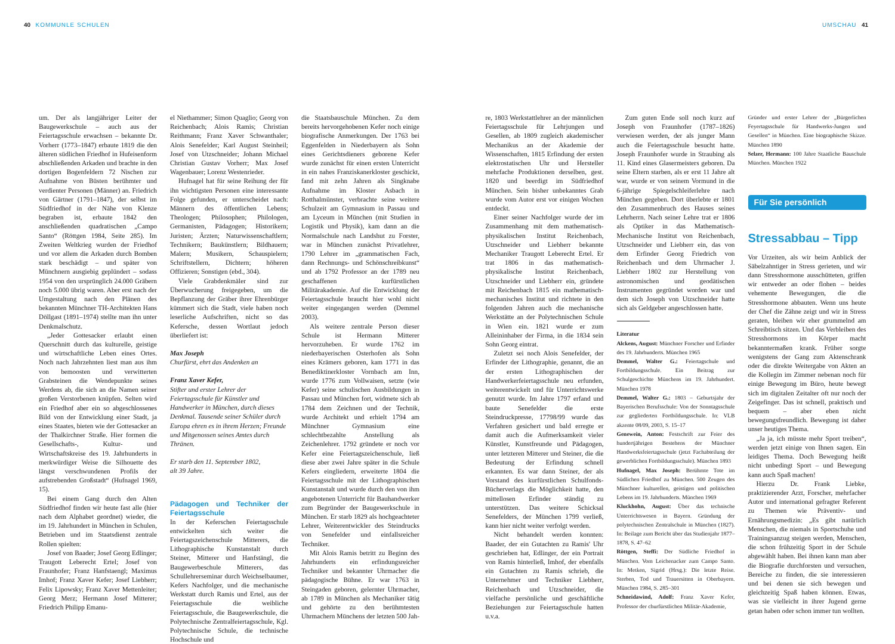40 KOMMUNLE SCHULEN UMSCHAU 41
um. Der als langjähriger Leiter der Baugewerkschule – auch aus der Feiertagsschule erwachsen – bekannte Dr. Vorherr (1773–1847) erbaute 1819 die den älteren südlichen Friedhof in Hufeisenform abschließenden Arkaden und brachte in den dortigen Bogenfeldern 72 Nischen zur Aufnahme von Büsten berühmter und verdienter Personen (Männer) an. Friedrich von Gärtner (1791–1847), der selbst im Südfriedhof in der Nähe von Klenze begraben ist, erbaute 1842 den anschließenden quadratischen „Campo Santo“ (Röttgen 1984, Seite 285). Im Zweiten Weltkrieg wurden der Friedhof und vor allem die Arkaden durch Bomben stark beschädigt – und später von Münchnern ausgiebig geplündert – sodass 1954 von den ursprünglich 24.000 Gräbern noch 5.000 übrig waren. Aber erst nach der Umgestaltung nach den Plänen des bekannten Münchner TH-Architekten Hans Döllgast (1891–1974) stellte man ihn unter Denkmalschutz.
„Jeder Gottesacker erlaubt einen Querschnitt durch das kulturelle, geistige und wirtschaftliche Leben eines Ortes. Noch nach Jahrzehnten liest man aus ihm von bemoosten und verwitterten Grabsteinen die Wendepunkte seines Werdens ab, die sich an die Namen seiner großen Verstorbenen knüpfen. Selten wird ein Friedhof aber ein so abgeschlossenes Bild von der Entwicklung einer Stadt, ja eines Staates, bieten wie der Gottesacker an der Thalkirchner Straße. Hier formen die Gesellschafts-, Kultur- und Wirtschaftskreise des 19. Jahrhunderts in merkwürdiger Weise die Silhouette des längst verschwundenen Profils der aufstrebenden Großstadt“ (Hufnagel 1969, 15).
Bei einem Gang durch den Alten Südfriedhof finden wir heute fast alle (hier nach dem Alphabet geordnet) wieder, die im 19. Jahrhundert in München in Schulen, Betrieben und im Staatsdienst zentrale Rollen spielten:
Josef von Baader; Josef Georg Edlinger; Traugott Leberecht Ertel; Josef von Fraunhofer; Franz Hanfstaengl; Maximus Imhof; Franz Xaver Kefer; Josef Liebherr; Felix Lipowsky; Franz Xaver Mettenleiter; Georg Merz; Hermann Josef Mitterer; Friedrich Philipp Emanu-
el Niethammer; Simon Quaglio; Georg von Reichenbach; Alois Ramis; Christian Reithmann; Franz Xaver Schwanthaler; Alois Senefelder; Karl August Steinheil; Josef von Utzschneider; Johann Michael Christian Gustav Vorherr; Max Josef Wagenbauer; Lorenz Westenrieder.
Hufnagel hat für seine Reihung der für ihn wichtigsten Personen eine interessante Folge gefunden, er unterscheidet nach: Männern des öffentlichen Lebens; Theologen; Philosophen; Philologen, Germanisten, Pädagogen; Historikern; Juristen; Ärzten; Naturwissenschaftlern; Technikern; Baukünstlern; Bildhauern; Malern; Musikern, Schauspielern; Schriftstellern, Dichtern; höheren Offizieren; Sonstigen (ebd., 304).
Viele Grabdenkmäler sind zur Überwucherung freigegeben, um die Bepflanzung der Gräber ihrer Ehrenbürger kümmert sich die Stadt, viele haben noch leserliche Aufschriften, nicht so das Kefersche, dessen Wortlaut jedoch überliefert ist:
Max Joseph
Churfürst, ehrt das Andenken an
Franz Xaver Kefer,
Stifter und erster Lehrer der Feiertagsschule für Künstler und Handwerker in München, durch dieses Denkmal. Tausende seiner Schüler durch Europa ehren es in ihrem Herzen; Freunde und Mitgenossen seines Amtes durch Thränen.
Er starb den 11. September 1802,
alt 39 Jahre.
Pädagogen und Techniker der Feiertagsschule
In der Keferschen Feiertagsschule entwickelten sich weiter die Feiertagszeichenschule Mitterers, die Lithographische Kunstanstalt durch Steiner, Mitterer und Hanfstängl, die Baugewerbeschule Mitterers, das Schullehrerseminar durch Weichselbaumer, Kefers Nachfolger, und die mechanische Werkstatt durch Ramis und Ertel, aus der Feiertagsschule die weibliche Feiertagsschule, die Baugewerkschule, die Polytechnische Zentralfeiertagsschule, Kgl. Polytechnische Schule, die technische Hochschule und
die Staatsbauschule München. Zu dem bereits hervorgehobenen Kefer noch einige biografische Anmerkungen. Der 1763 bei Eggenfelden in Niederbayern als Sohn eines Gerichtsdieners geborene Kefer wurde zunächst für einen ersten Unterricht in ein nahes Franziskanerkloster geschickt, fand mit zehn Jahren als Singknabe Aufnahme im Kloster Asbach in Rotthalmünster, verbrachte seine weitere Schulzeit am Gymnasium in Passau und am Lyceum in München (mit Studien in Logistik und Physik), kam dann an die Normalschule nach Landshut zu Forster, war in München zunächst Privatlehrer, 1790 Lehrer im „grammatischen Fach, dann Rechnungs- und Schönschreibkunst“ und ab 1792 Professor an der 1789 neu geschaffenen kurfürstlichen Militärakademie. Auf die Entwicklung der Feiertagsschule braucht hier wohl nicht weiter eingegangen werden (Demmel 2003).
Als weitere zentrale Person dieser Schule ist Hermann Mitterer hervorzuheben. Er wurde 1762 im niederbayerischen Osterhofen als Sohn eines Krämers geboren, kam 1771 in das Benediktinerkloster Vornbach am Inn, wurde 1776 zum Vollwaisen, setzte (wie Kefer) seine schulischen Ausbildungen in Passau und München fort, widmete sich ab 1784 dem Zeichnen und der Technik, wurde Architekt und erhielt 1794 am Münchner Gymnasium eine schlechtbezahlte Anstellung als Zeichenlehrer. 1792 gründete er noch vor Kefer eine Feiertagszeichenschule, ließ diese aber zwei Jahre später in die Schule Kefers eingliedern, erweiterte 1804 die Feiertagsschule mit der Lithographischen Kunstanstalt und wurde durch den von ihm angebotenen Unterricht für Bauhandwerker zum Begründer der Baugewerkschule in München. Er starb 1829 als hochgeachteter Lehrer, Weiterentwickler des Steindrucks von Senefelder und einfallsreicher Techniker.
Mit Alois Ramis betritt zu Beginn des Jahrhunderts ein erfindungsreicher Techniker und bekannter Uhrmacher die pädagogische Bühne. Er war 1763 in Steingaden geboren, gelernter Uhrmacher, ab 1789 in München als Mechaniker tätig und gehörte zu den berühmtesten Uhrmachern Münchens der letzten 500 Jah-
re, 1803 Werkstattlehrer an der männlichen Feiertagsschule für Lehrjungen und Gesellen, ab 1809 zugleich akademischer Mechanikus an der Akademie der Wissenschaften, 1815 Erfindung der ersten elektrostatischen Uhr und Hersteller mehrfache Produktionen derselben, gest. 1820 und beerdigt im Südfriedhof München. Sein bisher unbekanntes Grab wurde vom Autor erst vor einigen Wochen entdeckt.
Einer seiner Nachfolger wurde der im Zusammenhang mit dem mathematisch-physikalischen Institut Reichenbach, Utzschneider und Liebherr bekannte Mechaniker Traugott Leberecht Ertel. Er trat 1806 in das mathematisch-physikalische Institut Reichenbach, Utzschneider und Liebherr ein, gründete mit Reichenbach 1815 ein mathematisch-mechanisches Institut und richtete in den folgenden Jahren auch die mechanische Werkstätte an der Polytechnischen Schule in Wien ein. 1821 wurde er zum Alleininhaber der Firma, in die 1834 sein Sohn Georg eintrat.
Zuletzt sei noch Alois Senefelder, der Erfinder der Lithographie, genannt, die an der ersten Lithographischen der Handwerkerfeiertagsschule neu erfunden, weiterentwickelt und für Unterrichtswerke genutzt wurde. Im Jahre 1797 erfand und baute Senefelder die erste Steindruckpresse, 17798/99 wurde das Verfahren gesichert und bald erregte er damit auch die Aufmerksamkeit vieler Künstler, Kunstfreunde und Pädagogen, unter letzteren Mitterer und Steiner, die die Bedeutung der Erfindung schnell erkannten. Es war dann Steiner, der als Vorstand des kurfürstlichen Schulfonds-Bücherverlags die Möglichkeit hatte, den mittellosen Erfinder ständig zu unterstützen. Das weitere Schicksal Senefelders, der München 1799 verließ, kann hier nicht weiter verfolgt werden.
Nicht behandelt werden konnten: Baader, der ein Gutachten zu Ramis' Uhr geschrieben hat, Edlinger, der ein Portrait von Ramis hinterließ, Imhof, der ebenfalls ein Gutachten zu Ramis schrieb, die Unternehmer und Techniker Liebherr, Reichenbach und Utzschneider, die vielfache persönliche und geschäftliche Beziehungen zur Feiertagsschule hatten u.v.a.
Zum guten Ende soll noch kurz auf Joseph von Fraunhofer (1787–1826) verwiesen werden, der als junger Mann auch die Feiertagsschule besucht hatte. Joseph Fraunhofer wurde in Straubing als 11. Kind eines Glasermeisters geboren. Da seine Eltern starben, als er erst 11 Jahre alt war, wurde er von seinem Vormund in die 6-jährige Spiegelschleiferlehre nach München gegeben. Dort überlebte er 1801 den Zusammenbruch des Hauses seines Lehrherrn. Nach seiner Lehre trat er 1806 als Optiker in das Mathematisch-Mechanische Institut von Reichenbach, Utzschneider und Liebherr ein, das von dem Erfinder Georg Friedrich von Reichenbach und dem Uhrmacher J. Liebherr 1802 zur Herstellung von astronomischen und geodätischen Instrumenten gegründet worden war und dem sich Joseph von Utzschneider hatte sich als Geldgeber angeschlossen hatte.
Literatur
Alckens, August: Münchner Forscher und Erfinder des 19. Jahrhunderts. München 1965
Demmel, Walter G.: Feiertagschule und Fortbildungsschule. Ein Beitrag zur Schulgeschichte Münchens im 19. Jahrhundert. München 1978
Demmel, Walter G.: 1803 – Geburtsjahr der Bayerischen Berufsschule: Von der Sonntagsschule zur gegliederten Fortbildungsschule. In: VLB akzente 08/09, 2003, S. 15–17
Genewein, Anton: Festschrift zur Feier des hundertjährigen Bestehens der Münchner Handwerksfeiertagsschule (jetzt Fachabteilung der gewerblichen Fortbildungsschule). München 1893
Hufnagel, Max Joseph: Berühmte Tote im Südlichen Friedhof zu München. 500 Zeugen des Münchner kulturellen, geistigen und politischen Lebens im 19. Jahrhunderts. München 1969
Kluckhohn, August: Über das technische Unterrichtswesen in Bayern. Gründung der polytechnischen Zentralschule in München (1827). In: Beilage zum Bericht über das Studienjahr 1877–1878, S. 47–62
Röttgen, Steffi: Der Südliche Friedhof in München. Vom Leichenacker zum Campo Santo. In: Metken, Sigrid (Hrsg.): Die letzte Reise. Sterben, Tod und Trauersitten in Oberbayern. München 1984, S. 285–301
Schneidawind, Adolf: Franz Xaver Kefer, Professor der churfürstlichen Militär-Akademie,
Gründer und erster Lehrer der „Bürgerlichen Feyertagsschule für Handwerks-Jungen und Gesellen“ in München. Eine biographische Skizze. München 1890
Selzer, Hermann: 100 Jahre Staatliche Bauschule München. München 1922
Für Sie persönlich
Stressabbau – Tipp
Vor Urzeiten, als wir beim Anblick der Säbelzahntiger in Stress gerieten, und wir dann Stresshormone ausschütteten, griffen wir entweder an oder flohen – beides vehemente Bewegungen, die die Stresshormone abbauten. Wenn uns heute der Chef die Zähne zeigt und wir in Stress geraten, bleiben wir eher grummelnd am Schreibtisch sitzen. Und das Verbleiben des Stresshormons im Körper macht bekanntermaßen krank. Früher sorgte wenigstens der Gang zum Aktenschrank oder die direkte Weitergabe von Akten an die Kollegin im Zimmer nebenan noch für einige Bewegung im Büro, heute bewegt sich im digitalen Zeitalter oft nur noch der Zeigefinger. Das ist schnell, praktisch und bequem – aber eben nicht bewegungsfreundlich. Bewegung ist daher unser heutiges Thema.
„Ja ja, ich müsste mehr Sport treiben“, werden jetzt einige von Ihnen sagen. Ein leidiges Thema. Doch Bewegung heißt nicht unbedingt Sport – und Bewegung kann auch Spaß machen!
Hierzu Dr. Frank Liebke, praktizierender Arzt, Forscher, mehrfacher Autor und international gefragter Referent zu Themen wie Präventiv- und Ernährungsmedizin: „Es gibt natürlich Menschen, die niemals in Sportschuhe und Trainingsanzug steigen werden, Menschen, die schon frühzeitig Sport in der Schule abgewählt haben. Bei ihnen kann man aber die Biografie durchforsten und versuchen, Bereiche zu finden, die sie interessieren und bei denen sie sich bewegen und gleichzeitig Spaß haben können. Etwas, was sie vielleicht in ihrer Jugend gerne getan haben oder schon immer tun wollten.